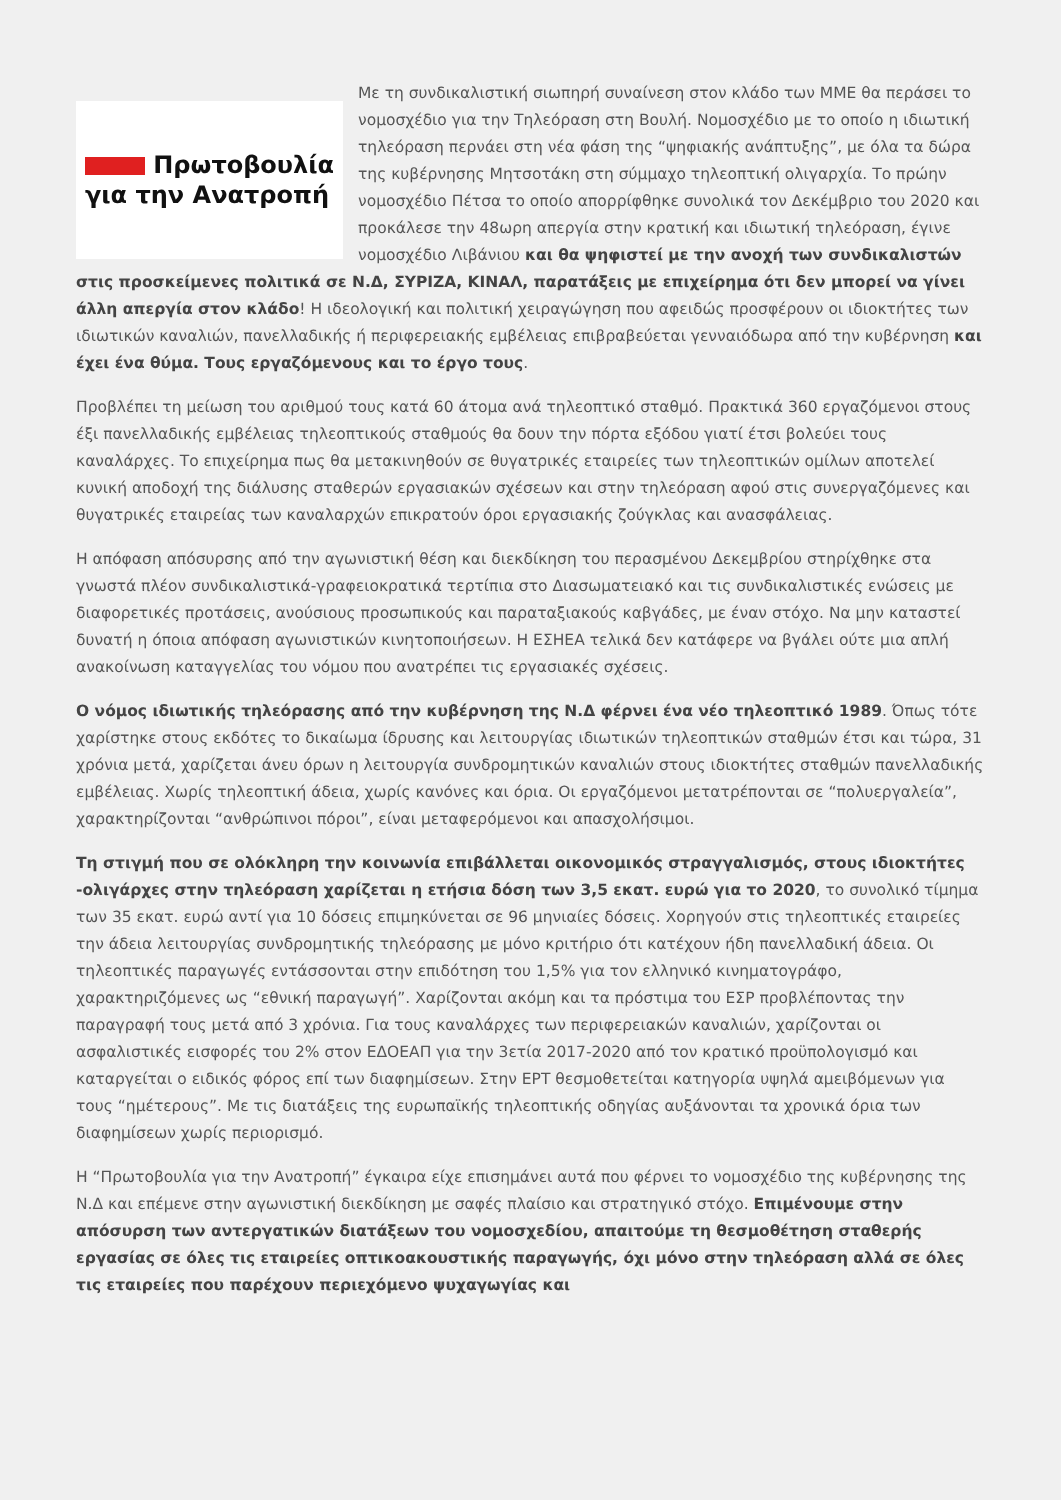Πρωτοβουλία
για την Ανατροπή
Με τη συνδικαλιστική σιωπηρή συναίνεση στον κλάδο των ΜΜΕ θα περάσει το νομοσχέδιο για την Τηλεόραση στη Βουλή. Νομοσχέδιο με το οποίο η ιδιωτική τηλεόραση περνάει στη νέα φάση της “ψηφιακής ανάπτυξης”, με όλα τα δώρα της κυβέρνησης Μητσοτάκη στη σύμμαχο τηλεοπτική ολιγαρχία. Το πρώην νομοσχέδιο Πέτσα το οποίο απορρίφθηκε συνολικά τον Δεκέμβριο του 2020 και προκάλεσε την 48ωρη απεργία στην κρατική και ιδιωτική τηλεόραση, έγινε νομοσχέδιο Λιβάνιου και θα ψηφιστεί με την ανοχή των συνδικαλιστών στις προσκείμενες πολιτικά σε Ν.Δ, ΣΥΡΙΖΑ, ΚΙΝΑΛ, παρατάξεις με επιχείρημα ότι δεν μπορεί να γίνει άλλη απεργία στον κλάδο! Η ιδεολογική και πολιτική χειραγώγηση που αφειδώς προσφέρουν οι ιδιοκτήτες των ιδιωτικών καναλιών, πανελλαδικής ή περιφερειακής εμβέλειας επιβραβεύεται γενναιόδωρα από την κυβέρνηση και έχει ένα θύμα. Τους εργαζόμενους και το έργο τους.
Προβλέπει τη μείωση του αριθμού τους κατά 60 άτομα ανά τηλεοπτικό σταθμό. Πρακτικά 360 εργαζόμενοι στους έξι πανελλαδικής εμβέλειας τηλεοπτικούς σταθμούς θα δουν την πόρτα εξόδου γιατί έτσι βολεύει τους καναλάρχες. Το επιχείρημα πως θα μετακινηθούν σε θυγατρικές εταιρείες των τηλεοπτικών ομίλων αποτελεί κυνική αποδοχή της διάλυσης σταθερών εργασιακών σχέσεων και στην τηλεόραση αφού στις συνεργαζόμενες και θυγατρικές εταιρείας των καναλαρχών επικρατούν όροι εργασιακής ζούγκλας και ανασφάλειας.
Η απόφαση απόσυρσης από την αγωνιστική θέση και διεκδίκηση του περασμένου Δεκεμβρίου στηρίχθηκε στα γνωστά πλέον συνδικαλιστικά-γραφειοκρατικά τερτίπια στο Διασωματειακό και τις συνδικαλιστικές ενώσεις με διαφορετικές προτάσεις, ανούσιους προσωπικούς και παραταξιακούς καβγάδες, με έναν στόχο. Να μην καταστεί δυνατή η όποια απόφαση αγωνιστικών κινητοποιήσεων. Η ΕΣΗΕΑ τελικά δεν κατάφερε να βγάλει ούτε μια απλή ανακοίνωση καταγγελίας του νόμου που ανατρέπει τις εργασιακές σχέσεις.
Ο νόμος ιδιωτικής τηλεόρασης από την κυβέρνηση της Ν.Δ φέρνει ένα νέο τηλεοπτικό 1989. Όπως τότε χαρίστηκε στους εκδότες το δικαίωμα ίδρυσης και λειτουργίας ιδιωτικών τηλεοπτικών σταθμών έτσι και τώρα, 31 χρόνια μετά, χαρίζεται άνευ όρων η λειτουργία συνδρομητικών καναλιών στους ιδιοκτήτες σταθμών πανελλαδικής εμβέλειας. Χωρίς τηλεοπτική άδεια, χωρίς κανόνες και όρια. Οι εργαζόμενοι μετατρέπονται σε “πολυεργαλεία”, χαρακτηρίζονται “ανθρώπινοι πόροι”, είναι μεταφερόμενοι και απασχολήσιμοι.
Τη στιγμή που σε ολόκληρη την κοινωνία επιβάλλεται οικονομικός στραγγαλισμός, στους ιδιοκτήτες -ολιγάρχες στην τηλεόραση χαρίζεται η ετήσια δόση των 3,5 εκατ. ευρώ για το 2020, το συνολικό τίμημα των 35 εκατ. ευρώ αντί για 10 δόσεις επιμηκύνεται σε 96 μηνιαίες δόσεις. Χορηγούν στις τηλεοπτικές εταιρείες την άδεια λειτουργίας συνδρομητικής τηλεόρασης με μόνο κριτήριο ότι κατέχουν ήδη πανελλαδική άδεια. Οι τηλεοπτικές παραγωγές εντάσσονται στην επιδότηση του 1,5% για τον ελληνικό κινηματογράφο, χαρακτηριζόμενες ως “εθνική παραγωγή”. Χαρίζονται ακόμη και τα πρόστιμα του ΕΣΡ προβλέποντας την παραγραφή τους μετά από 3 χρόνια. Για τους καναλάρχες των περιφερειακών καναλιών, χαρίζονται οι ασφαλιστικές εισφορές του 2% στον ΕΔΟΕΑΠ για την 3ετία 2017-2020 από τον κρατικό προϋπολογισμό και καταργείται ο ειδικός φόρος επί των διαφημίσεων. Στην ΕΡΤ θεσμοθετείται κατηγορία υψηλά αμειβόμενων για τους “ημέτερους”. Με τις διατάξεις της ευρωπαϊκής τηλεοπτικής οδηγίας αυξάνονται τα χρονικά όρια των διαφημίσεων χωρίς περιορισμό.
Η “Πρωτοβουλία για την Ανατροπή” έγκαιρα είχε επισημάνει αυτά που φέρνει το νομοσχέδιο της κυβέρνησης της Ν.Δ και επέμενε στην αγωνιστική διεκδίκηση με σαφές πλαίσιο και στρατηγικό στόχο. Επιμένουμε στην απόσυρση των αντεργατικών διατάξεων του νομοσχεδίου, απαιτούμε τη θεσμοθέτηση σταθερής εργασίας σε όλες τις εταιρείες οπτικοακουστικής παραγωγής, όχι μόνο στην τηλεόραση αλλά σε όλες τις εταιρείες που παρέχουν περιεχόμενο ψυχαγωγίας και